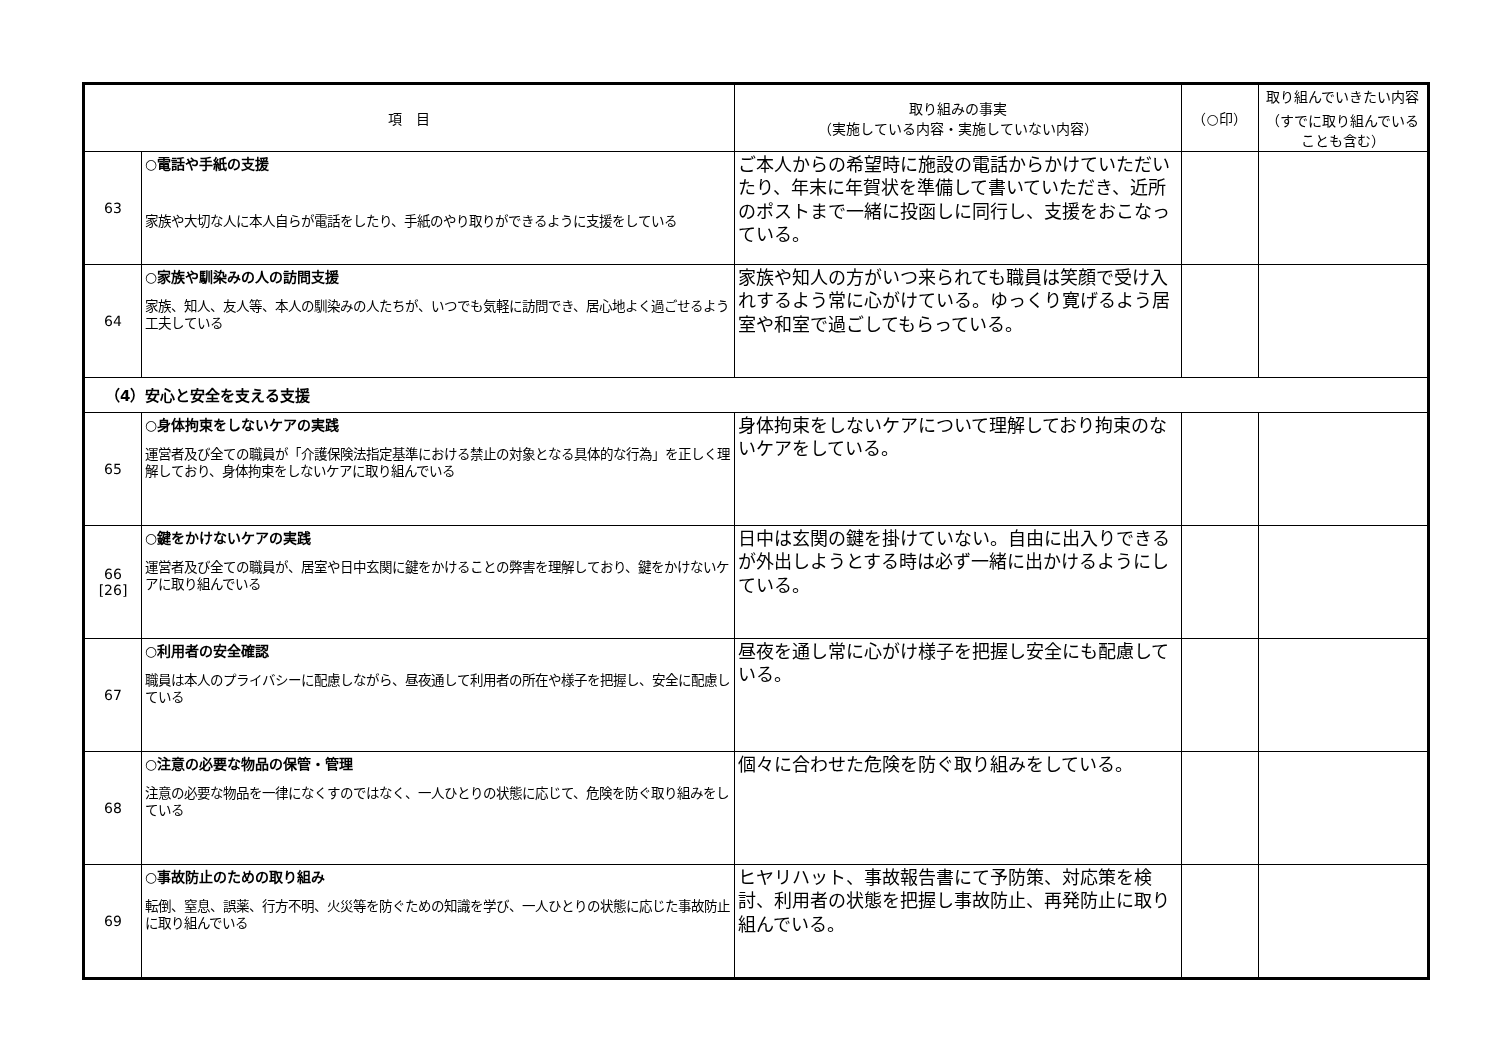| 項 目 | | 取り組みの事実 （実施している内容・実施していない内容） | （○印） | 取り組んでいきたい内容 （すでに取り組んでいることも含む） |
| --- | --- | --- | --- | --- |
| 63 | ○電話や手紙の支援 家族や大切な人に本人自らが電話をしたり、手紙のやり取りができるように支援をしている | ご本人からの希望時に施設の電話からかけていただいたり、年末に年賀状を準備して書いていただき、近所のポストまで一緒に投函しに同行し、支援をおこなっている。 | | |
| 64 | ○家族や馴染みの人の訪問支援 家族、知人、友人等、本人の馴染みの人たちが、いつでも気軽に訪問でき、居心地よく過ごせるよう工夫している | 家族や知人の方がいつ来られても職員は笑顔で受け入れするよう常に心がけている。ゆっくり寛げるよう居室や和室で過ごしてもらっている。 | | |
| （4）安心と安全を支える支援 | | | | |
| 65 | ○身体拘束をしないケアの実践 運営者及び全ての職員が「介護保険法指定基準における禁止の対象となる具体的な行為」を正しく理解しており、身体拘束をしないケアに取り組んでいる | 身体拘束をしないケアについて理解しており拘束のないケアをしている。 | | |
| 66 [26] | ○鍵をかけないケアの実践 運営者及び全ての職員が、居室や日中玄関に鍵をかけることの弊害を理解しており、鍵をかけないケアに取り組んでいる | 日中は玄関の鍵を掛けていない。自由に出入りできるが外出しようとする時は必ず一緒に出かけるようにしている。 | | |
| 67 | ○利用者の安全確認 職員は本人のプライバシーに配慮しながら、昼夜通して利用者の所在や様子を把握し、安全に配慮している | 昼夜を通し常に心がけ様子を把握し安全にも配慮している。 | | |
| 68 | ○注意の必要な物品の保管・管理 注意の必要な物品を一律になくすのではなく、一人ひとりの状態に応じて、危険を防ぐ取り組みをしている | 個々に合わせた危険を防ぐ取り組みをしている。 | | |
| 69 | ○事故防止のための取り組み 転倒、窒息、誤薬、行方不明、火災等を防ぐための知識を学び、一人ひとりの状態に応じた事故防止に取り組んでいる | ヒヤリハット、事故報告書にて予防策、対応策を検討、利用者の状態を把握し事故防止、再発防止に取り組んでいる。 | | |